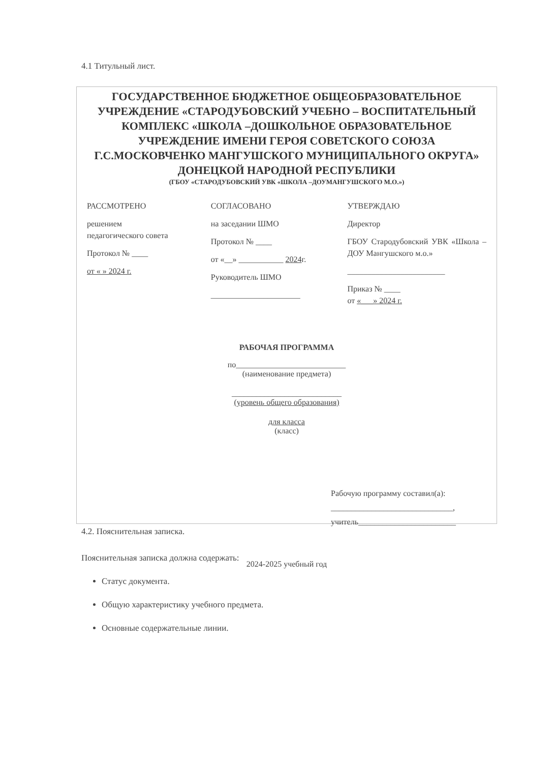4.1 Титульный лист.
ГОСУДАРСТВЕННОЕ БЮДЖЕТНОЕ ОБЩЕОБРАЗОВАТЕЛЬНОЕ УЧРЕЖДЕНИЕ «СТАРОДУБОВСКИЙ УЧЕБНО – ВОСПИТАТЕЛЬНЫЙ КОМПЛЕКС «ШКОЛА –ДОШКОЛЬНОЕ ОБРАЗОВАТЕЛЬНОЕ УЧРЕЖДЕНИЕ ИМЕНИ ГЕРОЯ СОВЕТСКОГО СОЮЗА Г.С.МОСКОВЧЕНКО МАНГУШСКОГО МУНИЦИПАЛЬНОГО ОКРУГА» ДОНЕЦКОЙ НАРОДНОЙ РЕСПУБЛИКИ
(ГБОУ «СТАРОДУБОВСКИЙ УВК «ШКОЛА –ДОУМАНГУШСКОГО М.О.»)
РАССМОТРЕНО
решением
педагогического совета
Протокол № ____
от « » 2024 г.
СОГЛАСОВАНО
на заседании ШМО
Протокол № ____
от «__» ___________ 2024г.
Руководитель ШМО
______________________
УТВЕРЖДАЮ
Директор
ГБОУ Стародубовский УВК «Школа – ДОУ Мангушского м.о.»
________________________
Приказ № ____
от «___» 2024 г.
РАБОЧАЯ ПРОГРАММА
по___________________________
(наименование предмета)
___________________________
(уровень общего образования)
для класса
(класс)
Рабочую программу составил(а):
______________________________,
учитель________________________
2024-2025 учебный год
4.2. Пояснительная записка.
Пояснительная записка должна содержать:
Статус документа.
Общую характеристику учебного предмета.
Основные содержательные линии.